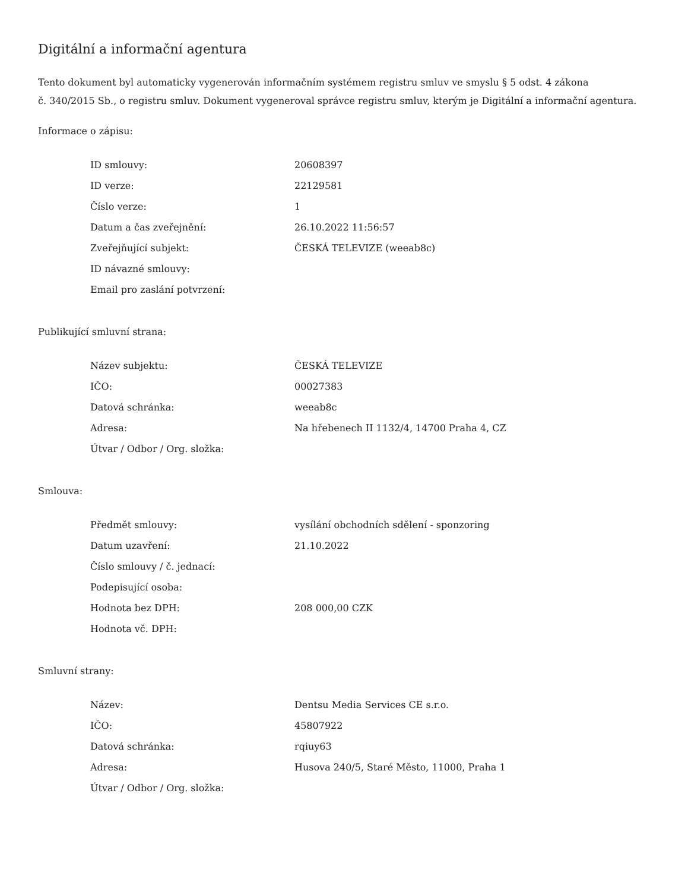Digitální a informační agentura
Tento dokument byl automaticky vygenerován informačním systémem registru smluv ve smyslu § 5 odst. 4 zákona
č. 340/2015 Sb., o registru smluv. Dokument vygeneroval správce registru smluv, kterým je Digitální a informační agentura.
Informace o zápisu:
| ID smlouvy: | 20608397 |
| ID verze: | 22129581 |
| Číslo verze: | 1 |
| Datum a čas zveřejnění: | 26.10.2022 11:56:57 |
| Zveřejňující subjekt: | ČESKÁ TELEVIZE (weeab8c) |
| ID návazné smlouvy: | |
| Email pro zaslání potvrzení: | |
Publikující smluvní strana:
| Název subjektu: | ČESKÁ TELEVIZE |
| IČO: | 00027383 |
| Datová schránka: | weeab8c |
| Adresa: | Na hřebenech II 1132/4, 14700 Praha 4, CZ |
| Útvar / Odbor / Org. složka: | |
Smlouva:
| Předmět smlouvy: | vysílání obchodních sdělení - sponzoring |
| Datum uzavření: | 21.10.2022 |
| Číslo smlouvy / č. jednací: | |
| Podepisující osoba: | |
| Hodnota bez DPH: | 208 000,00 CZK |
| Hodnota vč. DPH: | |
Smluvní strany:
| Název: | Dentsu Media Services CE s.r.o. |
| IČO: | 45807922 |
| Datová schránka: | rqiuy63 |
| Adresa: | Husova 240/5, Staré Město, 11000, Praha 1 |
| Útvar / Odbor / Org. složka: | |